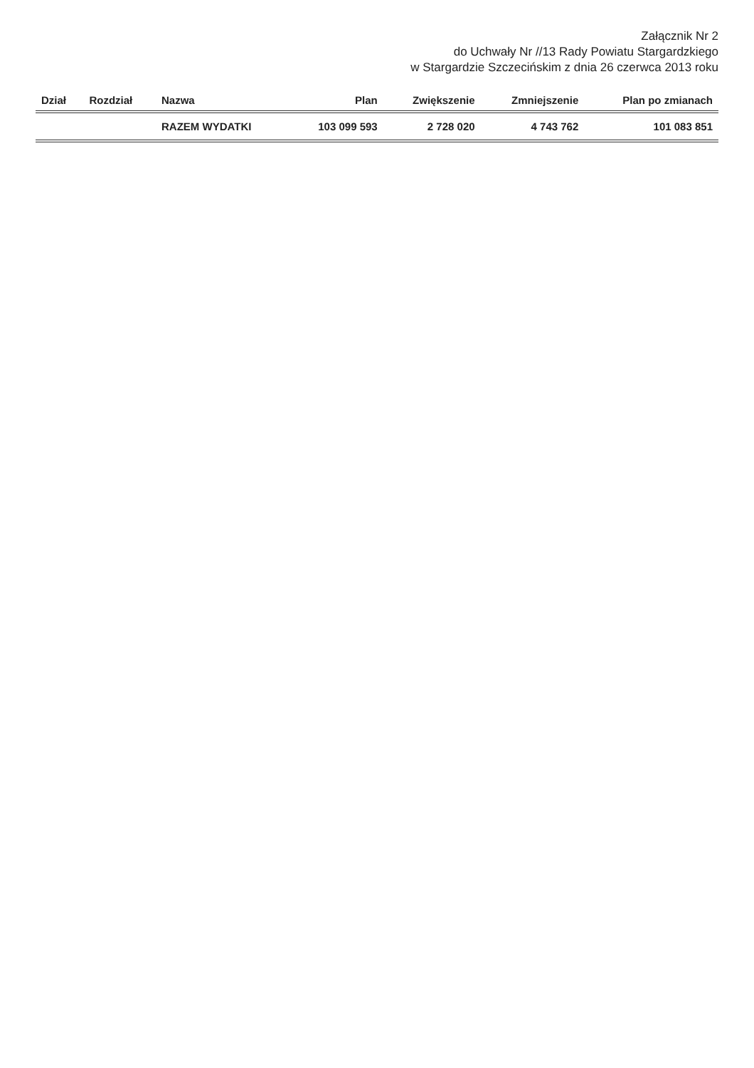Załącznik Nr 2
do Uchwały Nr //13 Rady Powiatu Stargardzkiego
w Stargardzie Szczecińskim z dnia 26 czerwca 2013 roku
| Dział | Rozdział | Nazwa | Plan | Zwiększenie | Zmniejszenie | Plan po zmianach |
| --- | --- | --- | --- | --- | --- | --- |
| | | RAZEM WYDATKI | 103 099 593 | 2 728 020 | 4 743 762 | 101 083 851 |